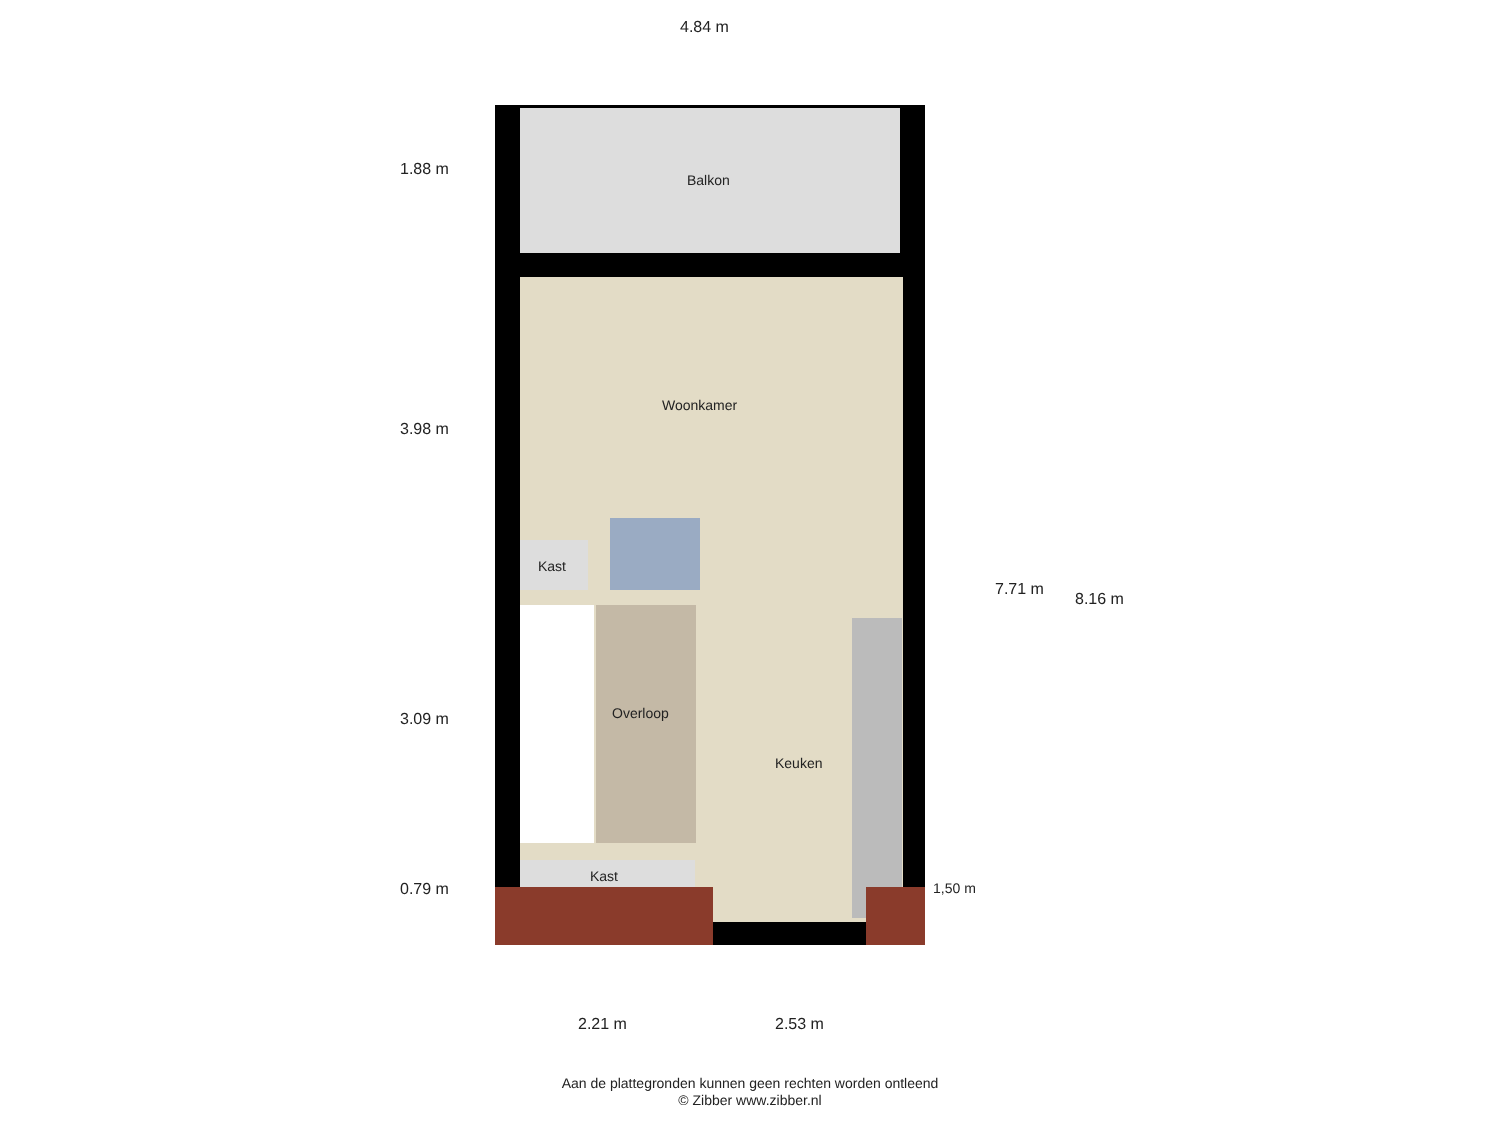4.84 m
Balkon
Woonkamer
Kast
Overloop
Keuken
Kast
1,50 m
1.88 m
3.98 m
3.09 m
0.79 m
7.71 m
8.16 m
2.21 m 2.53 m
Aan de plattegronden kunnen geen rechten worden ontleend
© Zibber www.zibber.nl